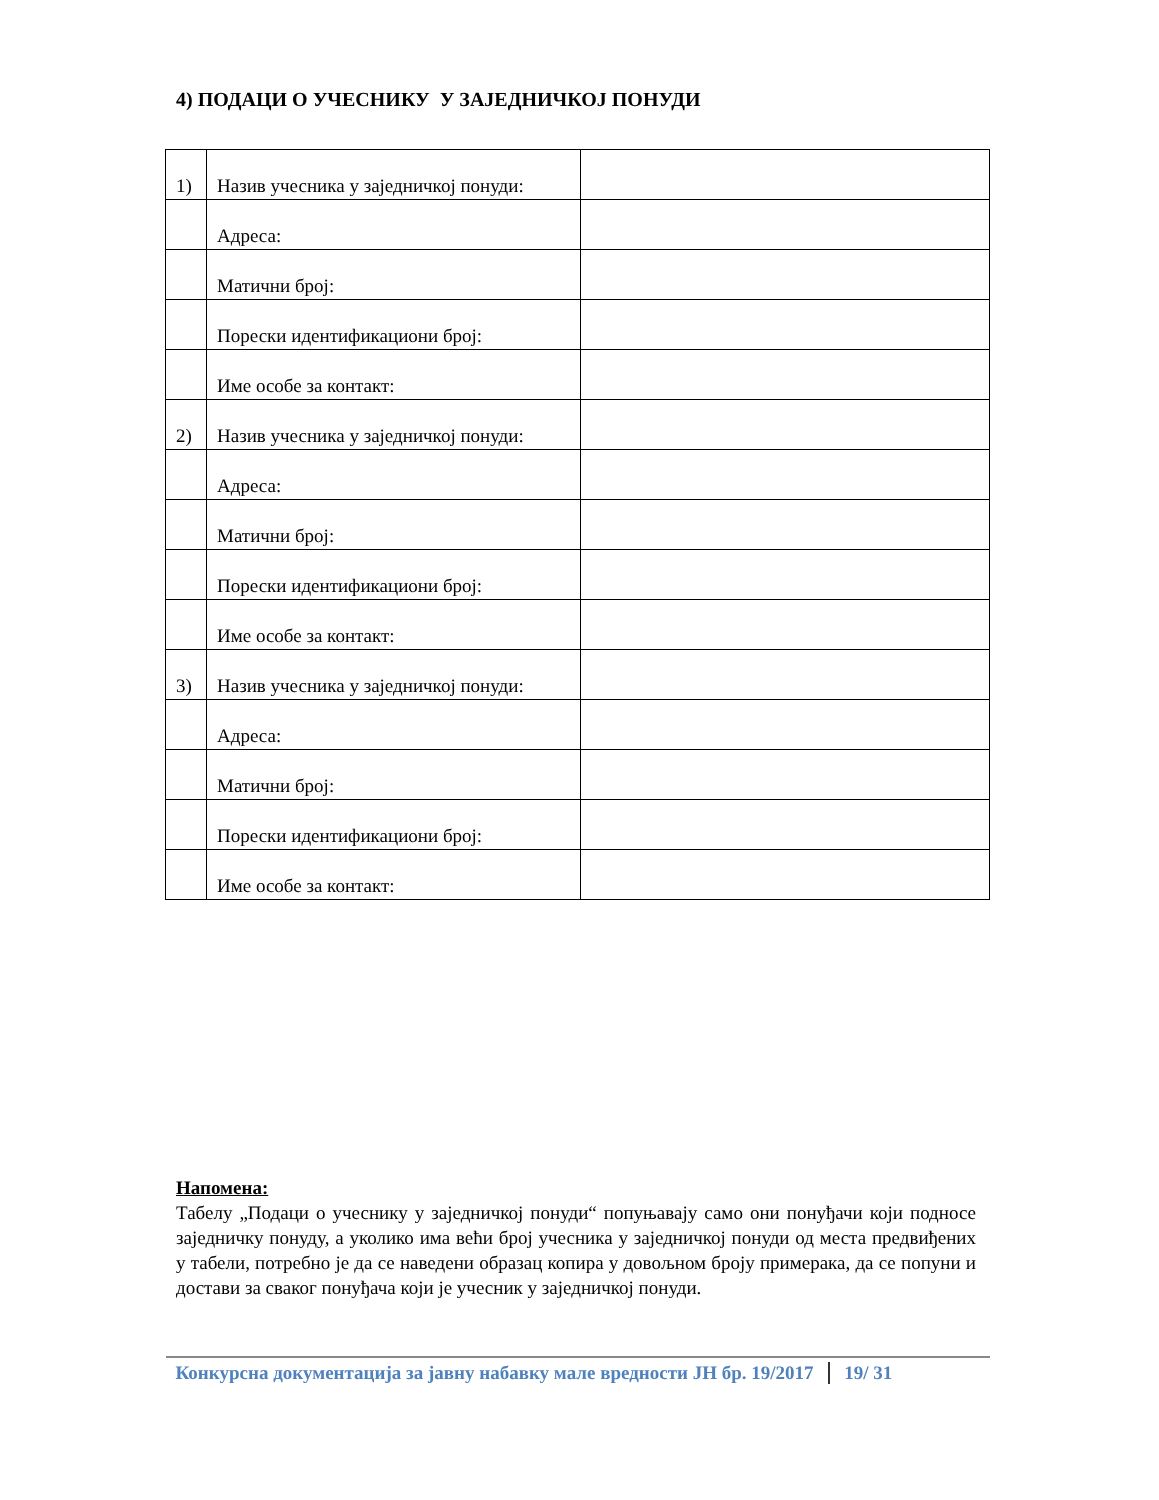4) ПОДАЦИ О УЧЕСНИКУ У ЗАЈЕДНИЧКОЈ ПОНУДИ
| 1) | Назив учесника у заједничкој понуди: | |
| | Адреса: | |
| | Матични број: | |
| | Порески идентификациони број: | |
| | Име особе за контакт: | |
| 2) | Назив учесника у заједничкој понуди: | |
| | Адреса: | |
| | Матични број: | |
| | Порески идентификациони број: | |
| | Име особе за контакт: | |
| 3) | Назив учесника у заједничкој понуди: | |
| | Адреса: | |
| | Матични број: | |
| | Порески идентификациони број: | |
| | Име особе за контакт: | |
Напомена:
Табелу „Подаци о учеснику у заједничкој понуди“ попуњавају само они понуђачи који подносе заједничку понуду, а уколико има већи број учесника у заједничкој понуди од места предвиђених у табели, потребно је да се наведени образац копира у довољном броју примерака, да се попуни и достави за сваког понуђача који је учесник у заједничкој понуди.
Конкурсна документација за јавну набавку мале вредности ЈН бр. 19/2017 19/ 31